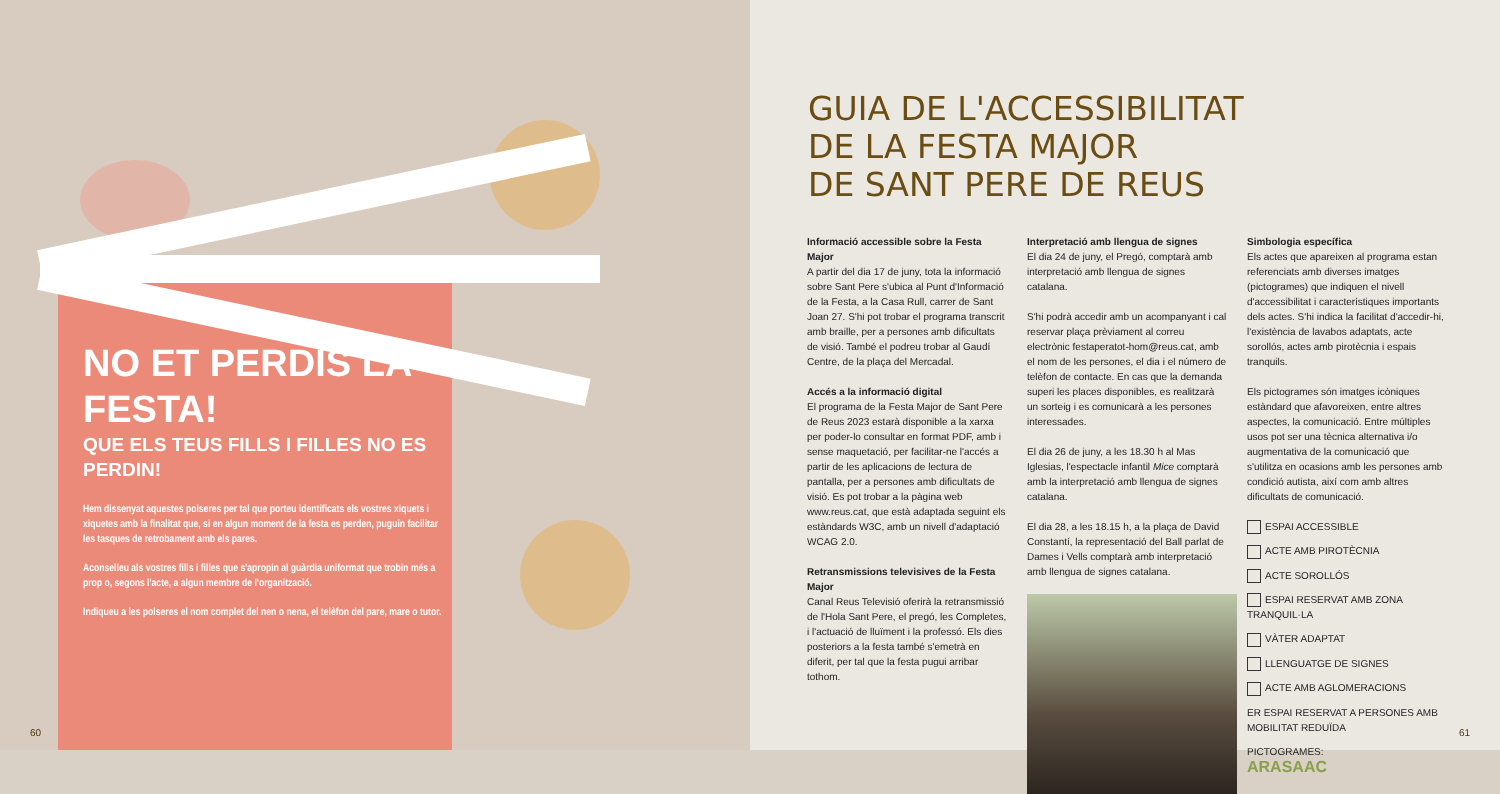NO ET PERDIS LA FESTA!
QUE ELS TEUS FILLS I FILLES NO ES PERDIN!
Hem dissenyat aquestes polseres per tal que porteu identificats els vostres xiquets i xiquetes amb la finalitat que, si en algun moment de la festa es perden, puguin facilitar les tasques de retrobament amb els pares.
Aconselleu als vostres fills i filles que s'apropin al guàrdia uniformat que trobin més a prop o, segons l'acte, a algun membre de l'organització.
Indiqueu a les polseres el nom complet del nen o nena, el telèfon del pare, mare o tutor.
60
GUIA DE L'ACCESSIBILITAT
DE LA FESTA MAJOR
DE SANT PERE DE REUS
Informació accessible sobre la Festa Major
A partir del dia 17 de juny, tota la informació sobre Sant Pere s'ubica al Punt d'Informació de la Festa, a la Casa Rull, carrer de Sant Joan 27. S'hi pot trobar el programa transcrit amb braille, per a persones amb dificultats de visió. També el podreu trobar al Gaudí Centre, de la plaça del Mercadal.
Accés a la informació digital
El programa de la Festa Major de Sant Pere de Reus 2023 estarà disponible a la xarxa per poder-lo consultar en format PDF, amb i sense maquetació, per facilitar-ne l'accés a partir de les aplicacions de lectura de pantalla, per a persones amb dificultats de visió. Es pot trobar a la pàgina web www.reus.cat, que està adaptada seguint els estàndards W3C, amb un nivell d'adaptació WCAG 2.0.
Retransmissions televisives de la Festa Major
Canal Reus Televisió oferirà la retransmissió de l'Hola Sant Pere, el pregó, les Completes, i l'actuació de lluïment i la professó. Els dies posteriors a la festa també s'emetrà en diferit, per tal que la festa pugui arribar tothom.
Interpretació amb llengua de signes
El dia 24 de juny, el Pregó, comptarà amb interpretació amb llengua de signes catalana.
S'hi podrà accedir amb un acompanyant i cal reservar plaça prèviament al correu electrònic festaperatot-hom@reus.cat, amb el nom de les persones, el dia i el número de telèfon de contacte. En cas que la demanda superi les places disponibles, es realitzarà un sorteig i es comunicarà a les persones interessades.
El dia 26 de juny, a les 18.30 h al Mas Iglesias, l'espectacle infantil Mice comptarà amb la interpretació amb llengua de signes catalana.
El dia 28, a les 18.15 h, a la plaça de David Constantí, la representació del Ball parlat de Dames i Vells comptarà amb interpretació amb llengua de signes catalana.
Simbologia específica
Els actes que apareixen al programa estan referenciats amb diverses imatges (pictogrames) que indiquen el nivell d'accessibilitat i característiques importants dels actes. S'hi indica la facilitat d'accedir-hi, l'existència de lavabos adaptats, acte sorollós, actes amb pirotècnia i espais tranquils.
Els pictogrames són imatges icòniques estàndard que afavoreixen, entre altres aspectes, la comunicació. Entre múltiples usos pot ser una tècnica alternativa i/o augmentativa de la comunicació que s'utilitza en ocasions amb les persones amb condició autista, així com amb altres dificultats de comunicació.
ESPAI ACCESSIBLE
ACTE AMB PIROTÈCNIA
ACTE SOROLLÓS
ESPAI RESERVAT AMB ZONA TRANQUIL·LA
VÀTER ADAPTAT
LLENGUATGE DE SIGNES
ACTE AMB AGLOMERACIONS
ER ESPAI RESERVAT A PERSONES AMB MOBILITAT REDUÏDA
PICTOGRAMES:
ARASAAC
61